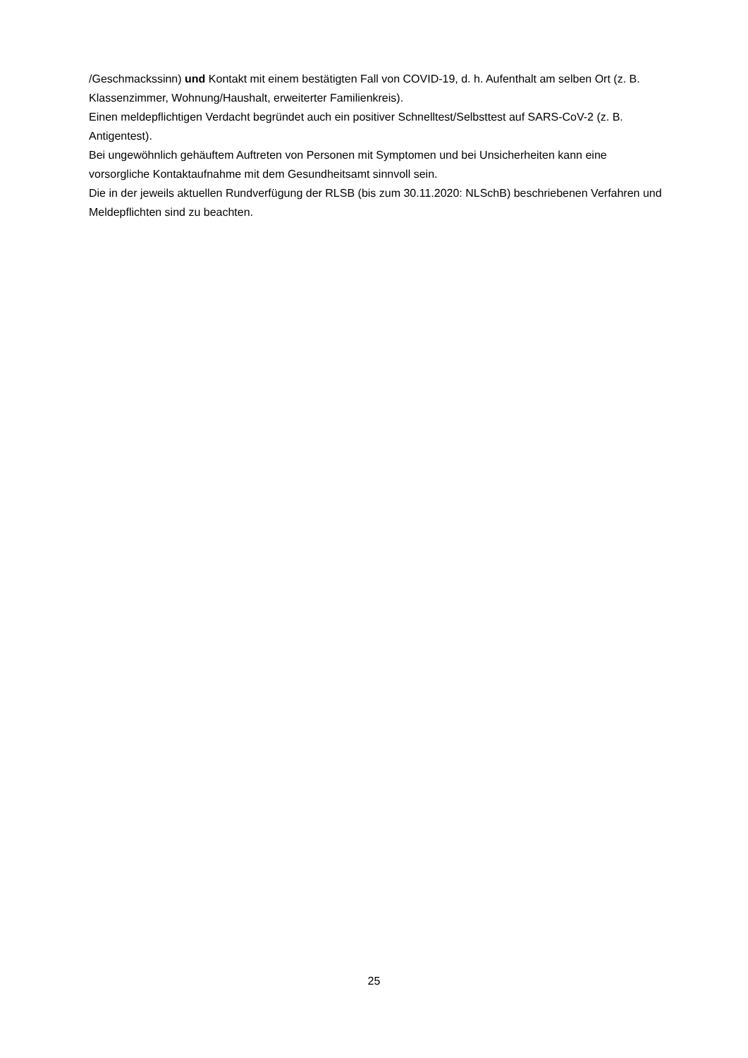/Geschmackssinn) und Kontakt mit einem bestätigten Fall von COVID-19, d. h. Aufenthalt am selben Ort (z. B. Klassenzimmer, Wohnung/Haushalt, erweiterter Familienkreis).
Einen meldepflichtigen Verdacht begründet auch ein positiver Schnelltest/Selbsttest auf SARS-CoV-2 (z. B. Antigentest).
Bei ungewöhnlich gehäuftem Auftreten von Personen mit Symptomen und bei Unsicherheiten kann eine vorsorgliche Kontaktaufnahme mit dem Gesundheitsamt sinnvoll sein.
Die in der jeweils aktuellen Rundverfügung der RLSB (bis zum 30.11.2020: NLSchB) beschriebenen Verfahren und Meldepflichten sind zu beachten.
25